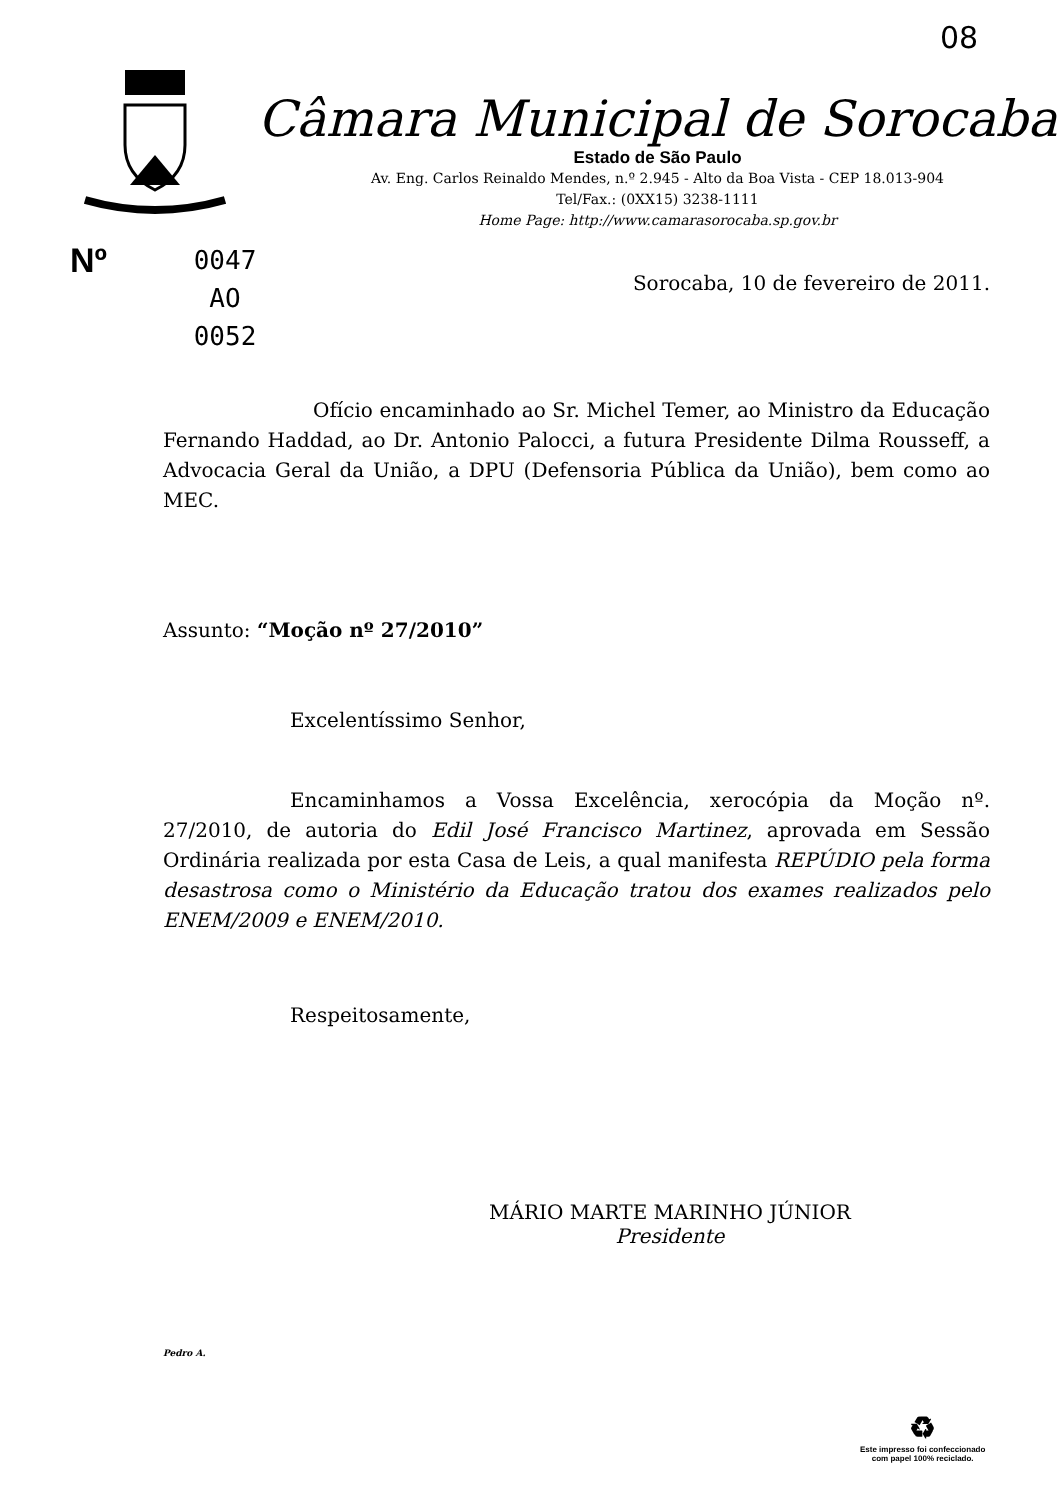08
Câmara Municipal de Sorocaba
Estado de São Paulo
Av. Eng. Carlos Reinaldo Mendes, n.º 2.945 - Alto da Boa Vista - CEP 18.013-904
Tel/Fax.: (0XX15) 3238-1111
Home Page: http://www.camarasorocaba.sp.gov.br
Nº
0047
AO
0052
Sorocaba, 10 de fevereiro de 2011.
Ofício encaminhado ao Sr. Michel Temer, ao Ministro da Educação Fernando Haddad, ao Dr. Antonio Palocci, a futura Presidente Dilma Rousseff, a Advocacia Geral da União, a DPU (Defensoria Pública da União), bem como ao MEC.
Assunto: “Moção nº 27/2010”
Excelentíssimo Senhor,
Encaminhamos a Vossa Excelência, xerocópia da Moção nº. 27/2010, de autoria do Edil José Francisco Martinez, aprovada em Sessão Ordinária realizada por esta Casa de Leis, a qual manifesta REPÚDIO pela forma desastrosa como o Ministério da Educação tratou dos exames realizados pelo ENEM/2009 e ENEM/2010.
Respeitosamente,
MÁRIO MARTE MARINHO JÚNIOR
Presidente
Pedro A.
♻
Este impresso foi confeccionado
com papel 100% reciclado.